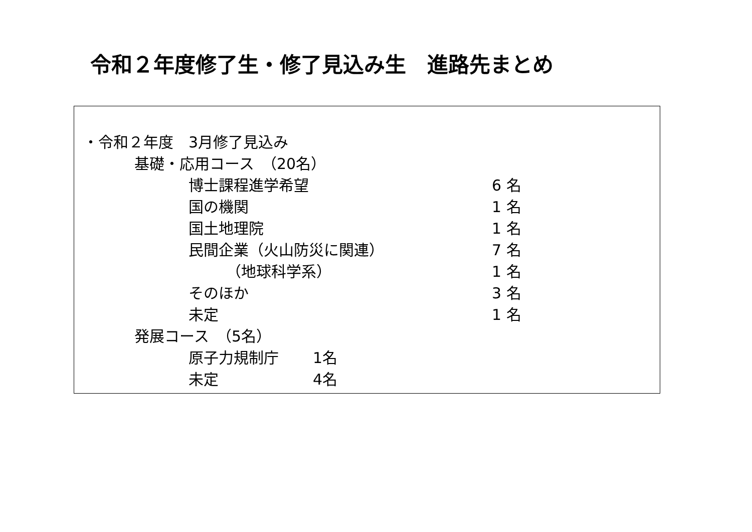令和２年度修了生・修了見込み生　進路先まとめ
・令和２年度　3月修了見込み
基礎・応用コース　（20名）
博士課程進学希望 6 名
国の機関 1 名
国土地理院 1 名
民間企業（火山防災に関連） 7 名
　　　（地球科学系） 1 名
そのほか 3 名
未定 1 名
発展コース　（5名）
原子力規制庁 1名
未定 4名